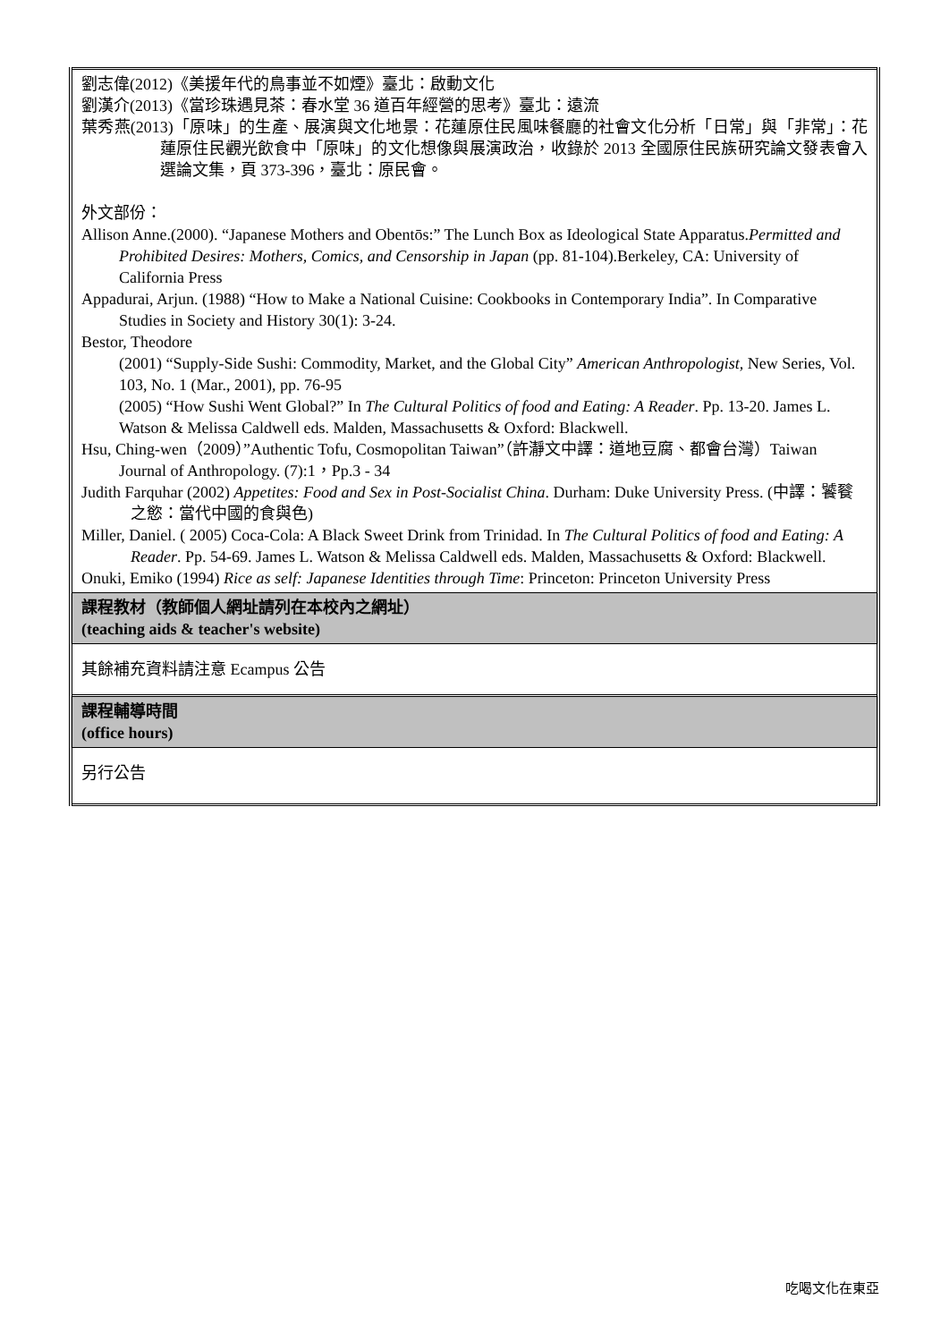| 劉志偉(2012)《美援年代的鳥事並不如煙》臺北：啟動文化 劉漢介(2013)《當珍珠遇見茶：春水堂 36 道百年經營的思考》臺北：遠流 葉秀燕(2013)「原味」的生產、展演與文化地景：花蓮原住民風味餐廳的社會文化分析「日常」與「非常」：花蓮原住民觀光飲食中「原味」的文化想像與展演政治，收錄於 2013 全國原住民族研究論文發表會入選論文集，頁 373-396，臺北：原民會。 外文部份： Allison Anne.(2000). “Japanese Mothers and Obentōs:” The Lunch Box as Ideological State Apparatus. Permitted and Prohibited Desires: Mothers, Comics, and Censorship in Japan (pp. 81-104).Berkeley, CA: University of California Press Appadurai, Arjun. (1988) “How to Make a National Cuisine: Cookbooks in Contemporary India”. In Comparative Studies in Society and History 30(1): 3-24. Bestor, Theodore (2001) “Supply-Side Sushi: Commodity, Market, and the Global City” American Anthropologist , New Series, Vol. 103, No. 1 (Mar., 2001), pp. 76-95 (2005) “How Sushi Went Global?” In The Cultural Politics of food and Eating: A Reader . Pp. 13-20. James L. Watson & Melissa Caldwell eds. Malden, Massachusetts & Oxford: Blackwell. Hsu, Ching-wen（2009）”Authentic Tofu, Cosmopolitan Taiwan”（許瀞文中譯：道地豆腐、都會台灣）Taiwan Journal of Anthropology. (7):1，Pp.3 - 34 Judith Farquhar (2002) Appetites: Food and Sex in Post-Socialist China . Durham: Duke University Press. (中譯：饕餮之慾：當代中國的食與色) Miller, Daniel. ( 2005) Coca-Cola: A Black Sweet Drink from Trinidad. In The Cultural Politics of food and Eating: A Reader . Pp. 54-69. James L. Watson & Melissa Caldwell eds. Malden, Massachusetts & Oxford: Blackwell. Onuki, Emiko (1994) Rice as self: Japanese Identities through Time : Princeton: Princeton University Press |
| 課程教材（教師個人網址請列在本校內之網址） (teaching aids & teacher's website) |
| 其餘補充資料請注意 Ecampus 公告 |
| 課程輔導時間 (office hours) |
| 另行公告 |
吃喝文化在東亞